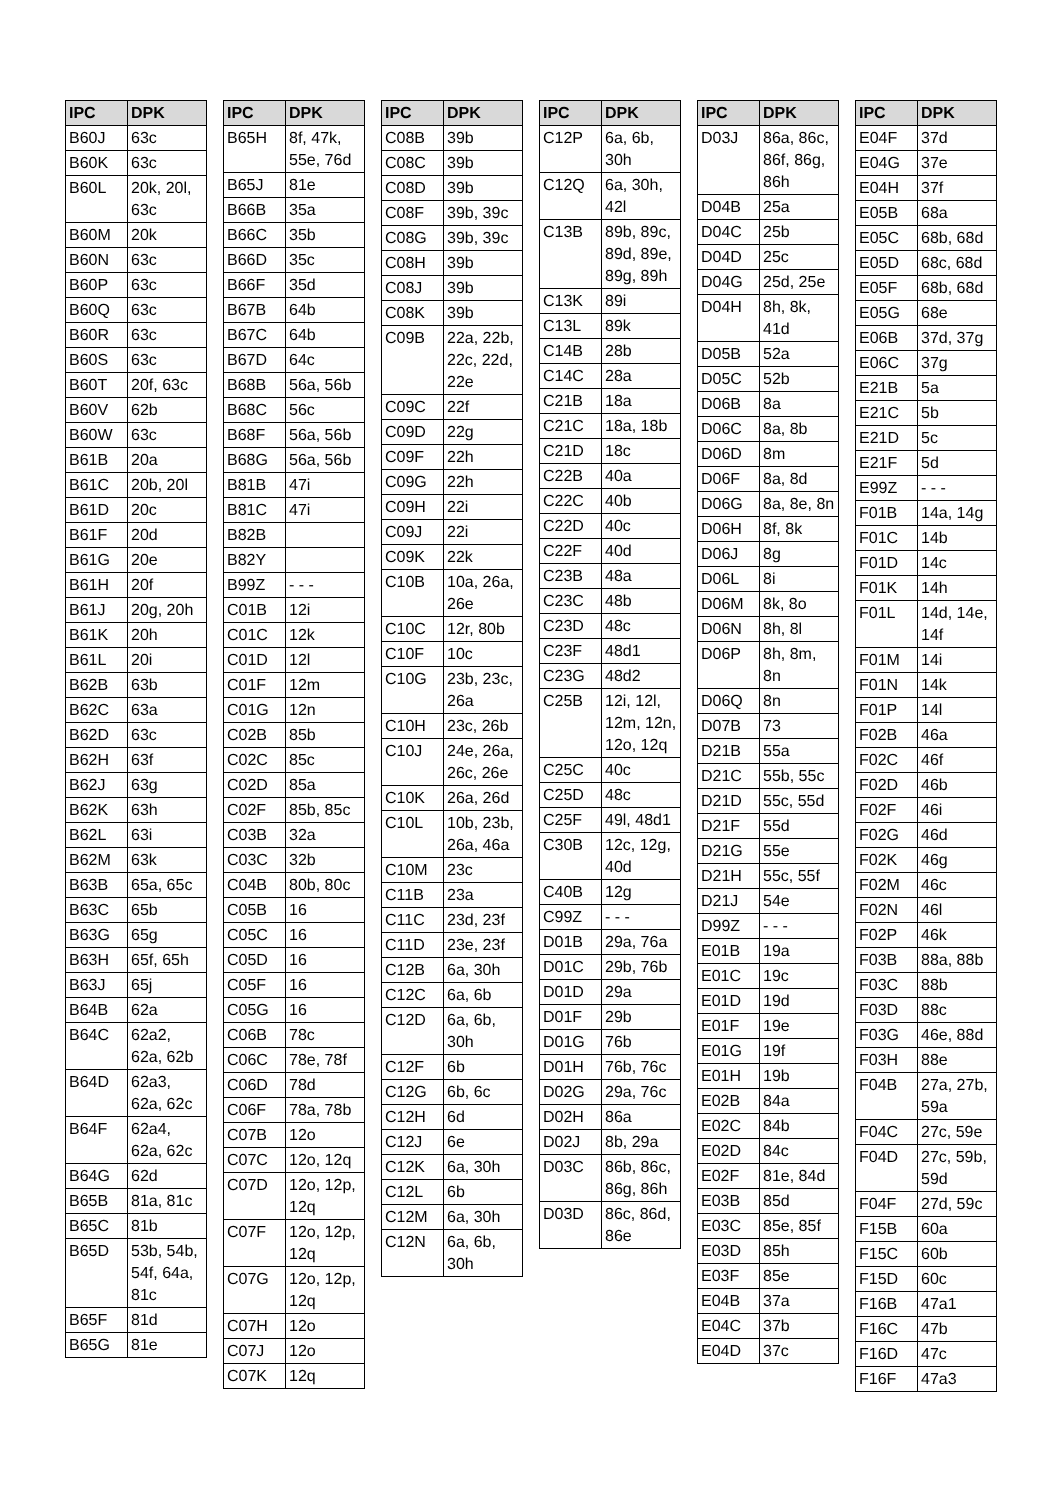| IPC | DPK |
| --- | --- |
| B60J | 63c |
| B60K | 63c |
| B60L | 20k, 20l, 63c |
| B60M | 20k |
| B60N | 63c |
| B60P | 63c |
| B60Q | 63c |
| B60R | 63c |
| B60S | 63c |
| B60T | 20f, 63c |
| B60V | 62b |
| B60W | 63c |
| B61B | 20a |
| B61C | 20b, 20l |
| B61D | 20c |
| B61F | 20d |
| B61G | 20e |
| B61H | 20f |
| B61J | 20g, 20h |
| B61K | 20h |
| B61L | 20i |
| B62B | 63b |
| B62C | 63a |
| B62D | 63c |
| B62H | 63f |
| B62J | 63g |
| B62K | 63h |
| B62L | 63i |
| B62M | 63k |
| B63B | 65a, 65c |
| B63C | 65b |
| B63G | 65g |
| B63H | 65f, 65h |
| B63J | 65j |
| B64B | 62a |
| B64C | 62a2, 62a, 62b |
| B64D | 62a3, 62a, 62c |
| B64F | 62a4, 62a, 62c |
| B64G | 62d |
| B65B | 81a, 81c |
| B65C | 81b |
| B65D | 53b, 54b, 54f, 64a, 81c |
| B65F | 81d |
| B65G | 81e |
| IPC | DPK |
| --- | --- |
| B65H | 8f, 47k, 55e, 76d |
| B65J | 81e |
| B66B | 35a |
| B66C | 35b |
| B66D | 35c |
| B66F | 35d |
| B67B | 64b |
| B67C | 64b |
| B67D | 64c |
| B68B | 56a, 56b |
| B68C | 56c |
| B68F | 56a, 56b |
| B68G | 56a, 56b |
| B81B | 47i |
| B81C | 47i |
| B82B | |
| B82Y | |
| B99Z | - - - |
| C01B | 12i |
| C01C | 12k |
| C01D | 12l |
| C01F | 12m |
| C01G | 12n |
| C02B | 85b |
| C02C | 85c |
| C02D | 85a |
| C02F | 85b, 85c |
| C03B | 32a |
| C03C | 32b |
| C04B | 80b, 80c |
| C05B | 16 |
| C05C | 16 |
| C05D | 16 |
| C05F | 16 |
| C05G | 16 |
| C06B | 78c |
| C06C | 78e, 78f |
| C06D | 78d |
| C06F | 78a, 78b |
| C07B | 12o |
| C07C | 12o, 12q |
| C07D | 12o, 12p, 12q |
| C07F | 12o, 12p, 12q |
| C07G | 12o, 12p, 12q |
| C07H | 12o |
| C07J | 12o |
| C07K | 12q |
| IPC | DPK |
| --- | --- |
| C08B | 39b |
| C08C | 39b |
| C08D | 39b |
| C08F | 39b, 39c |
| C08G | 39b, 39c |
| C08H | 39b |
| C08J | 39b |
| C08K | 39b |
| C09B | 22a, 22b, 22c, 22d, 22e |
| C09C | 22f |
| C09D | 22g |
| C09F | 22h |
| C09G | 22h |
| C09H | 22i |
| C09J | 22i |
| C09K | 22k |
| C10B | 10a, 26a, 26e |
| C10C | 12r, 80b |
| C10F | 10c |
| C10G | 23b, 23c, 26a |
| C10H | 23c, 26b |
| C10J | 24e, 26a, 26c, 26e |
| C10K | 26a, 26d |
| C10L | 10b, 23b, 26a, 46a |
| C10M | 23c |
| C11B | 23a |
| C11C | 23d, 23f |
| C11D | 23e, 23f |
| C12B | 6a, 30h |
| C12C | 6a, 6b |
| C12D | 6a, 6b, 30h |
| C12F | 6b |
| C12G | 6b, 6c |
| C12H | 6d |
| C12J | 6e |
| C12K | 6a, 30h |
| C12L | 6b |
| C12M | 6a, 30h |
| C12N | 6a, 6b, 30h |
| IPC | DPK |
| --- | --- |
| C12P | 6a, 6b, 30h |
| C12Q | 6a, 30h, 42l |
| C13B | 89b, 89c, 89d, 89e, 89g, 89h |
| C13K | 89i |
| C13L | 89k |
| C14B | 28b |
| C14C | 28a |
| C21B | 18a |
| C21C | 18a, 18b |
| C21D | 18c |
| C22B | 40a |
| C22C | 40b |
| C22D | 40c |
| C22F | 40d |
| C23B | 48a |
| C23C | 48b |
| C23D | 48c |
| C23F | 48d1 |
| C23G | 48d2 |
| C25B | 12i, 12l, 12m, 12n, 12o, 12q |
| C25C | 40c |
| C25D | 48c |
| C25F | 49l, 48d1 |
| C30B | 12c, 12g, 40d |
| C40B | 12g |
| C99Z | - - - |
| D01B | 29a, 76a |
| D01C | 29b, 76b |
| D01D | 29a |
| D01F | 29b |
| D01G | 76b |
| D01H | 76b, 76c |
| D02G | 29a, 76c |
| D02H | 86a |
| D02J | 8b, 29a |
| D03C | 86b, 86c, 86g, 86h |
| D03D | 86c, 86d, 86e |
| IPC | DPK |
| --- | --- |
| D03J | 86a, 86c, 86f, 86g, 86h |
| D04B | 25a |
| D04C | 25b |
| D04D | 25c |
| D04G | 25d, 25e |
| D04H | 8h, 8k, 41d |
| D05B | 52a |
| D05C | 52b |
| D06B | 8a |
| D06C | 8a, 8b |
| D06D | 8m |
| D06F | 8a, 8d |
| D06G | 8a, 8e, 8n |
| D06H | 8f, 8k |
| D06J | 8g |
| D06L | 8i |
| D06M | 8k, 8o |
| D06N | 8h, 8l |
| D06P | 8h, 8m, 8n |
| D06Q | 8n |
| D07B | 73 |
| D21B | 55a |
| D21C | 55b, 55c |
| D21D | 55c, 55d |
| D21F | 55d |
| D21G | 55e |
| D21H | 55c, 55f |
| D21J | 54e |
| D99Z | - - - |
| E01B | 19a |
| E01C | 19c |
| E01D | 19d |
| E01F | 19e |
| E01G | 19f |
| E01H | 19b |
| E02B | 84a |
| E02C | 84b |
| E02D | 84c |
| E02F | 81e, 84d |
| E03B | 85d |
| E03C | 85e, 85f |
| E03D | 85h |
| E03F | 85e |
| E04B | 37a |
| E04C | 37b |
| E04D | 37c |
| IPC | DPK |
| --- | --- |
| E04F | 37d |
| E04G | 37e |
| E04H | 37f |
| E05B | 68a |
| E05C | 68b, 68d |
| E05D | 68c, 68d |
| E05F | 68b, 68d |
| E05G | 68e |
| E06B | 37d, 37g |
| E06C | 37g |
| E21B | 5a |
| E21C | 5b |
| E21D | 5c |
| E21F | 5d |
| E99Z | - - - |
| F01B | 14a, 14g |
| F01C | 14b |
| F01D | 14c |
| F01K | 14h |
| F01L | 14d, 14e, 14f |
| F01M | 14i |
| F01N | 14k |
| F01P | 14l |
| F02B | 46a |
| F02C | 46f |
| F02D | 46b |
| F02F | 46i |
| F02G | 46d |
| F02K | 46g |
| F02M | 46c |
| F02N | 46l |
| F02P | 46k |
| F03B | 88a, 88b |
| F03C | 88b |
| F03D | 88c |
| F03G | 46e, 88d |
| F03H | 88e |
| F04B | 27a, 27b, 59a |
| F04C | 27c, 59e |
| F04D | 27c, 59b, 59d |
| F04F | 27d, 59c |
| F15B | 60a |
| F15C | 60b |
| F15D | 60c |
| F16B | 47a1 |
| F16C | 47b |
| F16D | 47c |
| F16F | 47a3 |